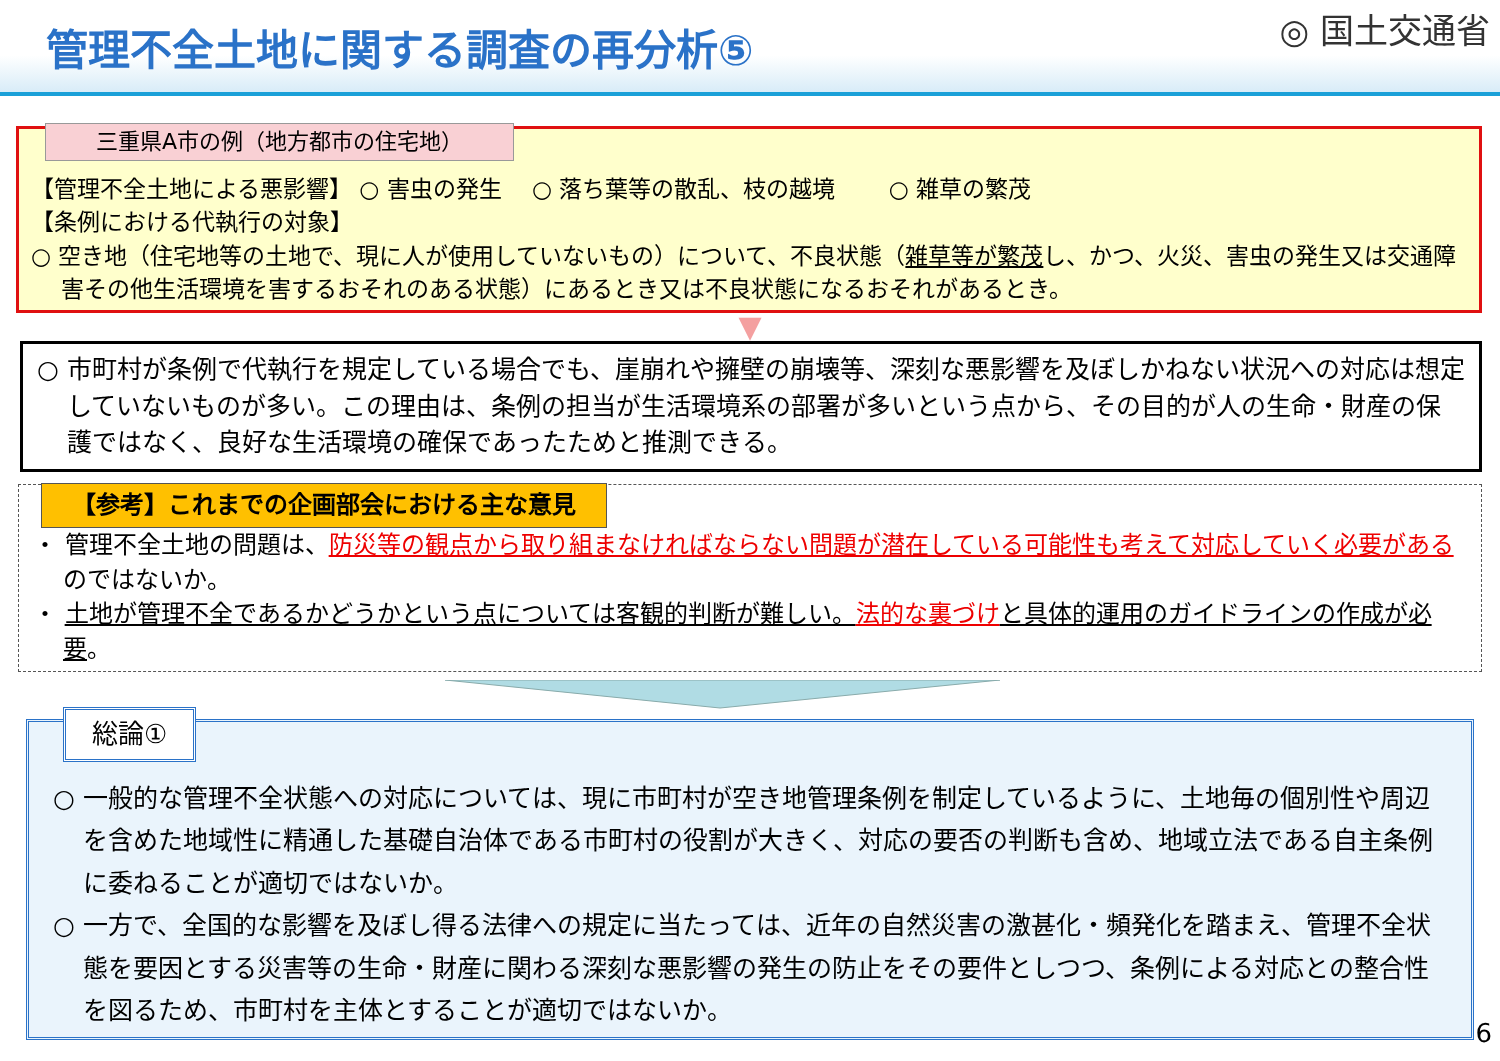管理不全土地に関する調査の再分析⑤
◎ 国土交通省
三重県A市の例（地方都市の住宅地）
【管理不全土地による悪影響】 ○ 害虫の発生　 ○ 落ち葉等の散乱、枝の越境　　 ○ 雑草の繁茂
【条例における代執行の対象】
○ 空き地（住宅地等の土地で、現に人が使用していないもの）について、不良状態（雑草等が繁茂し、かつ、火災、害虫の発生又は交通障害その他生活環境を害するおそれのある状態）にあるとき又は不良状態になるおそれがあるとき。
▼
○ 市町村が条例で代執行を規定している場合でも、崖崩れや擁壁の崩壊等、深刻な悪影響を及ぼしかねない状況への対応は想定していないものが多い。この理由は、条例の担当が生活環境系の部署が多いという点から、その目的が人の生命・財産の保護ではなく、良好な生活環境の確保であったためと推測できる。
【参考】これまでの企画部会における主な意見
・ 管理不全土地の問題は、防災等の観点から取り組まなければならない問題が潜在している可能性も考えて対応していく必要があるのではないか。
・ 土地が管理不全であるかどうかという点については客観的判断が難しい。法的な裏づけ と具体的運用のガイドラインの作成が必要。
総論①
○ 一般的な管理不全状態への対応については、現に市町村が空き地管理条例を制定しているように、土地毎の個別性や周辺を含めた地域性に精通した基礎自治体である市町村の役割が大きく、対応の要否の判断も含め、地域立法である自主条例に委ねることが適切ではないか。
○ 一方で、全国的な影響を及ぼし得る法律への規定に当たっては、近年の自然災害の激甚化・頻発化を踏まえ、管理不全状態を要因とする災害等の生命・財産に関わる深刻な悪影響の発生の防止をその要件としつつ、条例による対応との整合性を図るため、市町村を主体とすることが適切ではないか。
6